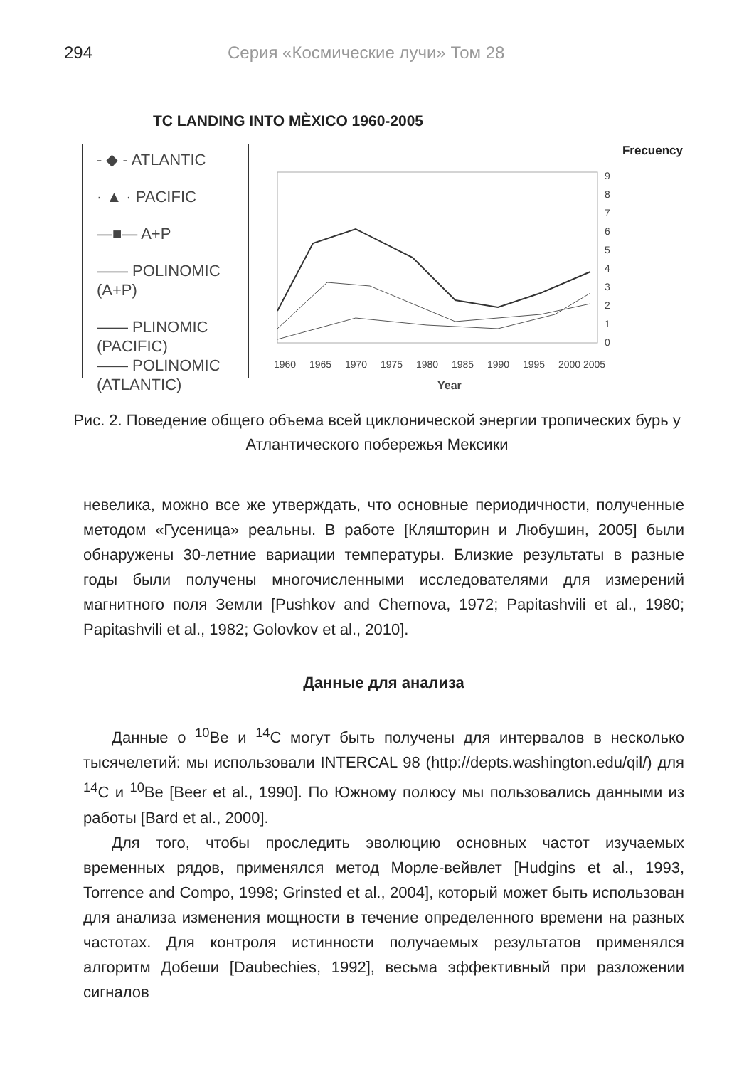294 Серия «Космические лучи» Том 28
TC LANDING INTO MÈXICO 1960-2005
- ◆ - ATLANTIC
· ▲ · PACIFIC
—■— A+P
—— POLINOMIC (A+P)
—— PLINOMIC (PACIFIC)
—— POLINOMIC (ATLANTIC)
Frecuency
9
8
7
6
5
4
3
2
1
0
1960
1965
1970
1975
1980
1985
1990
1995
2000
2005
Year
Рис. 2. Поведение общего объема всей циклонической энергии тропических бурь у Атлантического побережья Мексики
невелика, можно все же утверждать, что основные периодичности, полученные методом «Гусеница» реальны. В работе [Кляшторин и Любушин, 2005] были обнаружены 30-летние вариации температуры. Близкие результаты в разные годы были получены многочисленными исследователями для измерений магнитного поля Земли [Pushkov and Chernova, 1972; Papitashvili et al., 1980; Papitashvili et al., 1982; Golovkov et al., 2010].
Данные для анализа
Данные о <sup>10</sup>Be и <sup>14</sup>C могут быть получены для интервалов в несколько тысячелетий: мы использовали INTERCAL 98 (http://depts.washington.edu/qil/) для <sup>14</sup>C и <sup>10</sup>Be [Beer et al., 1990]. По Южному полюсу мы пользовались данными из работы [Bard et al., 2000].
Для того, чтобы проследить эволюцию основных частот изучаемых временных рядов, применялся метод Морле-вейвлет [Hudgins et al., 1993, Torrence and Compo, 1998; Grinsted et al., 2004], который может быть использован для анализа изменения мощности в течение определенного времени на разных частотах. Для контроля истинности получаемых результатов применялся алгоритм Добеши [Daubechies, 1992], весьма эффективный при разложении сигналов